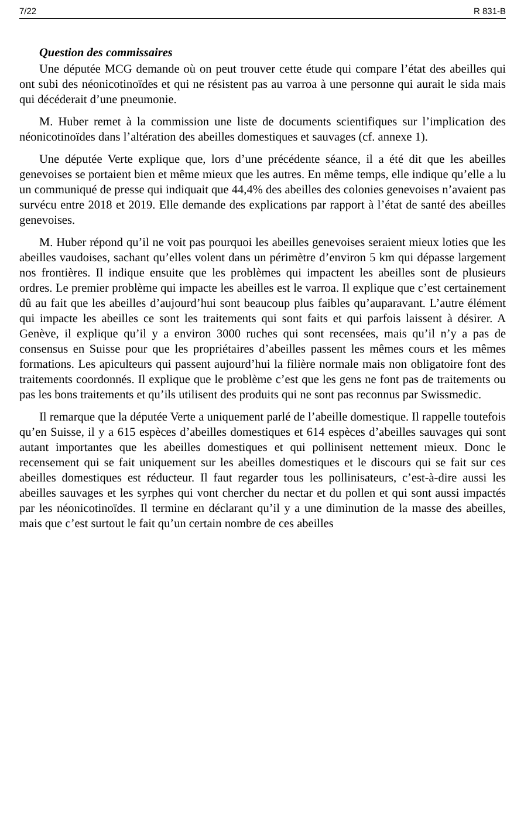7/22 R 831-B
Question des commissaires
Une députée MCG demande où on peut trouver cette étude qui compare l’état des abeilles qui ont subi des néonicotinoïdes et qui ne résistent pas au varroa à une personne qui aurait le sida mais qui décéderait d’une pneumonie.
M. Huber remet à la commission une liste de documents scientifiques sur l’implication des néonicotinoïdes dans l’altération des abeilles domestiques et sauvages (cf. annexe 1).
Une députée Verte explique que, lors d’une précédente séance, il a été dit que les abeilles genevoises se portaient bien et même mieux que les autres. En même temps, elle indique qu’elle a lu un communiqué de presse qui indiquait que 44,4% des abeilles des colonies genevoises n’avaient pas survécu entre 2018 et 2019. Elle demande des explications par rapport à l’état de santé des abeilles genevoises.
M. Huber répond qu’il ne voit pas pourquoi les abeilles genevoises seraient mieux loties que les abeilles vaudoises, sachant qu’elles volent dans un périmètre d’environ 5 km qui dépasse largement nos frontières. Il indique ensuite que les problèmes qui impactent les abeilles sont de plusieurs ordres. Le premier problème qui impacte les abeilles est le varroa. Il explique que c’est certainement dû au fait que les abeilles d’aujourd’hui sont beaucoup plus faibles qu’auparavant. L’autre élément qui impacte les abeilles ce sont les traitements qui sont faits et qui parfois laissent à désirer. A Genève, il explique qu’il y a environ 3000 ruches qui sont recensées, mais qu’il n’y a pas de consensus en Suisse pour que les propriétaires d’abeilles passent les mêmes cours et les mêmes formations. Les apiculteurs qui passent aujourd’hui la filière normale mais non obligatoire font des traitements coordonnés. Il explique que le problème c’est que les gens ne font pas de traitements ou pas les bons traitements et qu’ils utilisent des produits qui ne sont pas reconnus par Swissmedic.
Il remarque que la députée Verte a uniquement parlé de l’abeille domestique. Il rappelle toutefois qu’en Suisse, il y a 615 espèces d’abeilles domestiques et 614 espèces d’abeilles sauvages qui sont autant importantes que les abeilles domestiques et qui pollinisent nettement mieux. Donc le recensement qui se fait uniquement sur les abeilles domestiques et le discours qui se fait sur ces abeilles domestiques est réducteur. Il faut regarder tous les pollinisateurs, c’est-à-dire aussi les abeilles sauvages et les syrphes qui vont chercher du nectar et du pollen et qui sont aussi impactés par les néonicotinoïdes. Il termine en déclarant qu’il y a une diminution de la masse des abeilles, mais que c’est surtout le fait qu’un certain nombre de ces abeilles